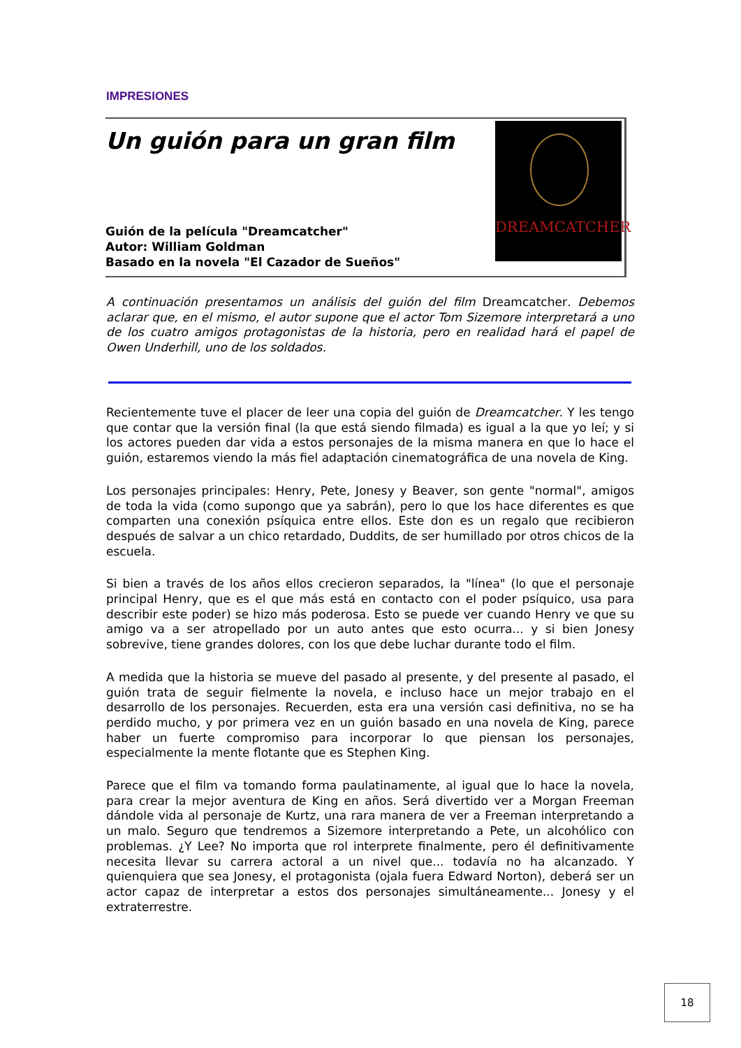IMPRESIONES
Un guión para un gran film
Guión de la película "Dreamcatcher"
Autor: William Goldman
Basado en la novela "El Cazador de Sueños"
DREAMCATCHER
A continuación presentamos un análisis del guión del film Dreamcatcher. Debemos aclarar que, en el mismo, el autor supone que el actor Tom Sizemore interpretará a uno de los cuatro amigos protagonistas de la historia, pero en realidad hará el papel de Owen Underhill, uno de los soldados.
Recientemente tuve el placer de leer una copia del guión de Dreamcatcher. Y les tengo que contar que la versión final (la que está siendo filmada) es igual a la que yo leí; y si los actores pueden dar vida a estos personajes de la misma manera en que lo hace el guión, estaremos viendo la más fiel adaptación cinematográfica de una novela de King.
Los personajes principales: Henry, Pete, Jonesy y Beaver, son gente "normal", amigos de toda la vida (como supongo que ya sabrán), pero lo que los hace diferentes es que comparten una conexión psíquica entre ellos. Este don es un regalo que recibieron después de salvar a un chico retardado, Duddits, de ser humillado por otros chicos de la escuela.
Si bien a través de los años ellos crecieron separados, la "línea" (lo que el personaje principal Henry, que es el que más está en contacto con el poder psíquico, usa para describir este poder) se hizo más poderosa. Esto se puede ver cuando Henry ve que su amigo va a ser atropellado por un auto antes que esto ocurra... y si bien Jonesy sobrevive, tiene grandes dolores, con los que debe luchar durante todo el film.
A medida que la historia se mueve del pasado al presente, y del presente al pasado, el guión trata de seguir fielmente la novela, e incluso hace un mejor trabajo en el desarrollo de los personajes. Recuerden, esta era una versión casi definitiva, no se ha perdido mucho, y por primera vez en un guión basado en una novela de King, parece haber un fuerte compromiso para incorporar lo que piensan los personajes, especialmente la mente flotante que es Stephen King.
Parece que el film va tomando forma paulatinamente, al igual que lo hace la novela, para crear la mejor aventura de King en años. Será divertido ver a Morgan Freeman dándole vida al personaje de Kurtz, una rara manera de ver a Freeman interpretando a un malo. Seguro que tendremos a Sizemore interpretando a Pete, un alcohólico con problemas. ¿Y Lee? No importa que rol interprete finalmente, pero él definitivamente necesita llevar su carrera actoral a un nivel que... todavía no ha alcanzado. Y quienquiera que sea Jonesy, el protagonista (ojala fuera Edward Norton), deberá ser un actor capaz de interpretar a estos dos personajes simultáneamente... Jonesy y el extraterrestre.
18